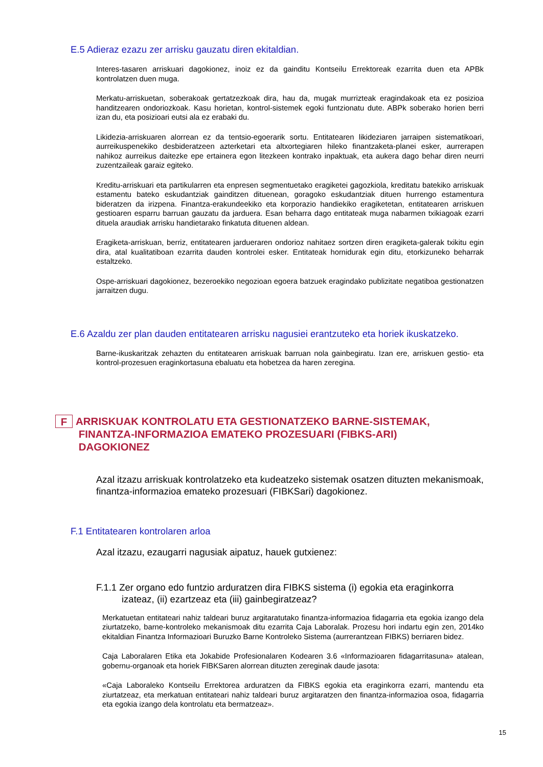E.5 Adieraz ezazu zer arrisku gauzatu diren ekitaldian.
Interes-tasaren arriskuari dagokionez, inoiz ez da gainditu Kontseilu Errektoreak ezarrita duen eta APBk kontrolatzen duen muga.
Merkatu-arriskuetan, soberakoak gertatzezkoak dira, hau da, mugak murrizteak eragindakoak eta ez posizioa handitzearen ondoriozkoak. Kasu horietan, kontrol-sistemek egoki funtzionatu dute. ABPk soberako horien berri izan du, eta posizioari eutsi ala ez erabaki du.
Likidezia-arriskuaren alorrean ez da tentsio-egoerarik sortu. Entitatearen likideziaren jarraipen sistematikoari, aurreikuspenekiko desbideratzeen azterketari eta altxortegiaren hileko finantzaketa-planei esker, aurrerapen nahikoz aurreikus daitezke epe ertainera egon litezkeen kontrako inpaktuak, eta aukera dago behar diren neurri zuzentzaileak garaiz egiteko.
Kreditu-arriskuari eta partikularren eta enpresen segmentuetako eragiketei gagozkiola, kreditatu batekiko arriskuak estamentu bateko eskudantziak gainditzen dituenean, goragoko eskudantziak dituen hurrengo estamentura bideratzen da irizpena. Finantza-erakundeekiko eta korporazio handiekiko eragiketetan, entitatearen arriskuen gestioaren esparru barruan gauzatu da jarduera. Esan beharra dago entitateak muga nabarmen txikiagoak ezarri dituela araudiak arrisku handietarako finkatuta dituenen aldean.
Eragiketa-arriskuan, berriz, entitatearen jardueraren ondorioz nahitaez sortzen diren eragiketa-galerak txikitu egin dira, atal kualitatiboan ezarrita dauden kontrolei esker. Entitateak hornidurak egin ditu, etorkizuneko beharrak estaltzeko.
Ospe-arriskuari dagokionez, bezeroekiko negozioan egoera batzuek eragindako publizitate negatiboa gestionatzen jarraitzen dugu.
E.6 Azaldu zer plan dauden entitatearen arrisku nagusiei erantzuteko eta horiek ikuskatzeko.
Barne-ikuskaritzak zehazten du entitatearen arriskuak barruan nola gainbegiratu. Izan ere, arriskuen gestio- eta kontrol-prozesuen eraginkortasuna ebaluatu eta hobetzea da haren zeregina.
F ARRISKUAK KONTROLATU ETA GESTIONATZEKO BARNE-SISTEMAK,
FINANTZA-INFORMAZIOA EMATEKO PROZESUARI (FIBKS-ARI)
DAGOKIONEZ
Azal itzazu arriskuak kontrolatzeko eta kudeatzeko sistemak osatzen dituzten mekanismoak, finantza-informazioa emateko prozesuari (FIBKSari) dagokionez.
F.1 Entitatearen kontrolaren arloa
Azal itzazu, ezaugarri nagusiak aipatuz, hauek gutxienez:
F.1.1 Zer organo edo funtzio arduratzen dira FIBKS sistema (i) egokia eta eraginkorra izateaz, (ii) ezartzeaz eta (iii) gainbegiratzeaz?
Merkatuetan entitateari nahiz taldeari buruz argitaratutako finantza-informazioa fidagarria eta egokia izango dela ziurtatzeko, barne-kontroleko mekanismoak ditu ezarrita Caja Laboralak. Prozesu hori indartu egin zen, 2014ko ekitaldian Finantza Informazioari Buruzko Barne Kontroleko Sistema (aurrerantzean FIBKS) berriaren bidez.
Caja Laboralaren Etika eta Jokabide Profesionalaren Kodearen 3.6 «Informazioaren fidagarritasuna» atalean, gobernu-organoak eta horiek FIBKSaren alorrean dituzten zereginak daude jasota:
«Caja Laboraleko Kontseilu Errektorea arduratzen da FIBKS egokia eta eraginkorra ezarri, mantendu eta ziurtatzeaz, eta merkatuan entitateari nahiz taldeari buruz argitaratzen den finantza-informazioa osoa, fidagarria eta egokia izango dela kontrolatu eta bermatzeaz».
15